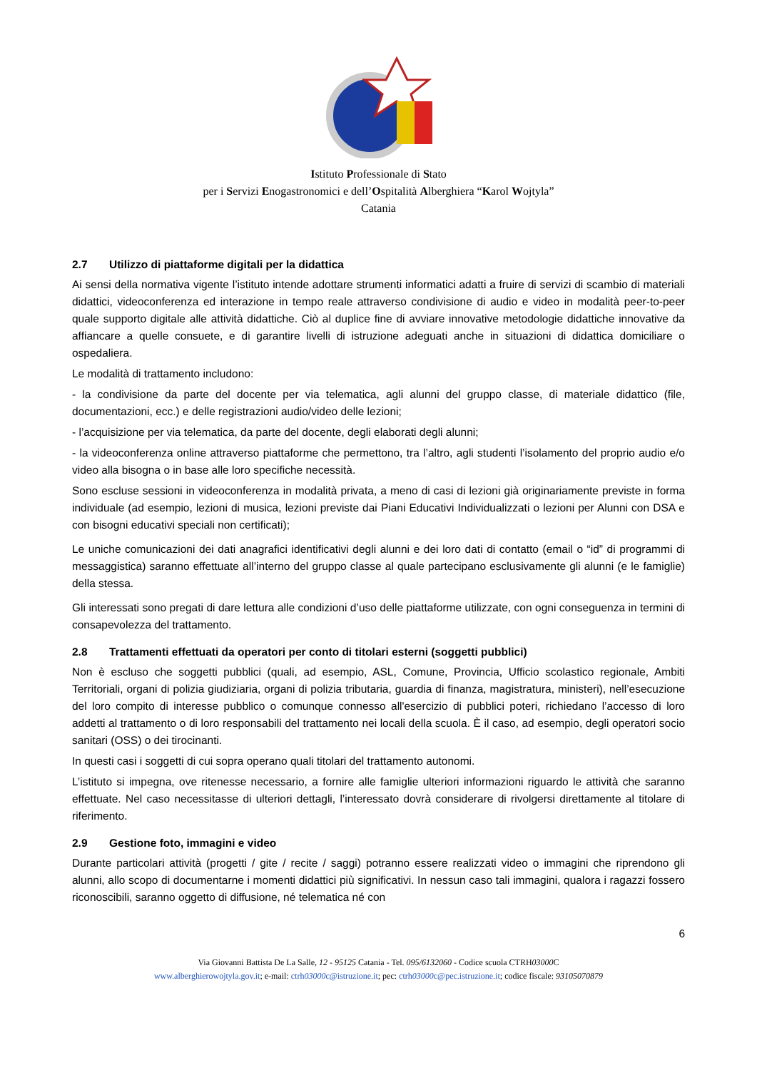Istituto Professionale di Stato
per i Servizi Enogastronomici e dell’Ospitalità Alberghiera “Karol Wojtyla”
Catania
2.7 Utilizzo di piattaforme digitali per la didattica
Ai sensi della normativa vigente l’istituto intende adottare strumenti informatici adatti a fruire di servizi di scambio di materiali didattici, videoconferenza ed interazione in tempo reale attraverso condivisione di audio e video in modalità peer-to-peer quale supporto digitale alle attività didattiche. Ciò al duplice fine di avviare innovative metodologie didattiche innovative da affiancare a quelle consuete, e di garantire livelli di istruzione adeguati anche in situazioni di didattica domiciliare o ospedaliera.
Le modalità di trattamento includono:
- la condivisione da parte del docente per via telematica, agli alunni del gruppo classe, di materiale didattico (file, documentazioni, ecc.) e delle registrazioni audio/video delle lezioni;
- l’acquisizione per via telematica, da parte del docente, degli elaborati degli alunni;
- la videoconferenza online attraverso piattaforme che permettono, tra l’altro, agli studenti l’isolamento del proprio audio e/o video alla bisogna o in base alle loro specifiche necessità.
Sono escluse sessioni in videoconferenza in modalità privata, a meno di casi di lezioni già originariamente previste in forma individuale (ad esempio, lezioni di musica, lezioni previste dai Piani Educativi Individualizzati o lezioni per Alunni con DSA e con bisogni educativi speciali non certificati);
Le uniche comunicazioni dei dati anagrafici identificativi degli alunni e dei loro dati di contatto (email o “id” di programmi di messaggistica) saranno effettuate all’interno del gruppo classe al quale partecipano esclusivamente gli alunni (e le famiglie) della stessa.
Gli interessati sono pregati di dare lettura alle condizioni d’uso delle piattaforme utilizzate, con ogni conseguenza in termini di consapevolezza del trattamento.
2.8 Trattamenti effettuati da operatori per conto di titolari esterni (soggetti pubblici)
Non è escluso che soggetti pubblici (quali, ad esempio, ASL, Comune, Provincia, Ufficio scolastico regionale, Ambiti Territoriali, organi di polizia giudiziaria, organi di polizia tributaria, guardia di finanza, magistratura, ministeri), nell’esecuzione del loro compito di interesse pubblico o comunque connesso all'esercizio di pubblici poteri, richiedano l’accesso di loro addetti al trattamento o di loro responsabili del trattamento nei locali della scuola. È il caso, ad esempio, degli operatori socio sanitari (OSS) o dei tirocinanti.
In questi casi i soggetti di cui sopra operano quali titolari del trattamento autonomi.
L’istituto si impegna, ove ritenesse necessario, a fornire alle famiglie ulteriori informazioni riguardo le attività che saranno effettuate. Nel caso necessitasse di ulteriori dettagli, l’interessato dovrà considerare di rivolgersi direttamente al titolare di riferimento.
2.9 Gestione foto, immagini e video
Durante particolari attività (progetti / gite / recite / saggi) potranno essere realizzati video o immagini che riprendono gli alunni, allo scopo di documentarne i momenti didattici più significativi. In nessun caso tali immagini, qualora i ragazzi fossero riconoscibili, saranno oggetto di diffusione, né telematica né con
6
Via Giovanni Battista De La Salle, 12 - 95125 Catania - Tel. 095/6132060 - Codice scuola CTRH03000 C
www.alberghierowojtyla.gov.it; e-mail: ctrh03000c@istruzione.it; pec: ctrh03000c@pec.istruzione.it; codice fiscale: 93105070879